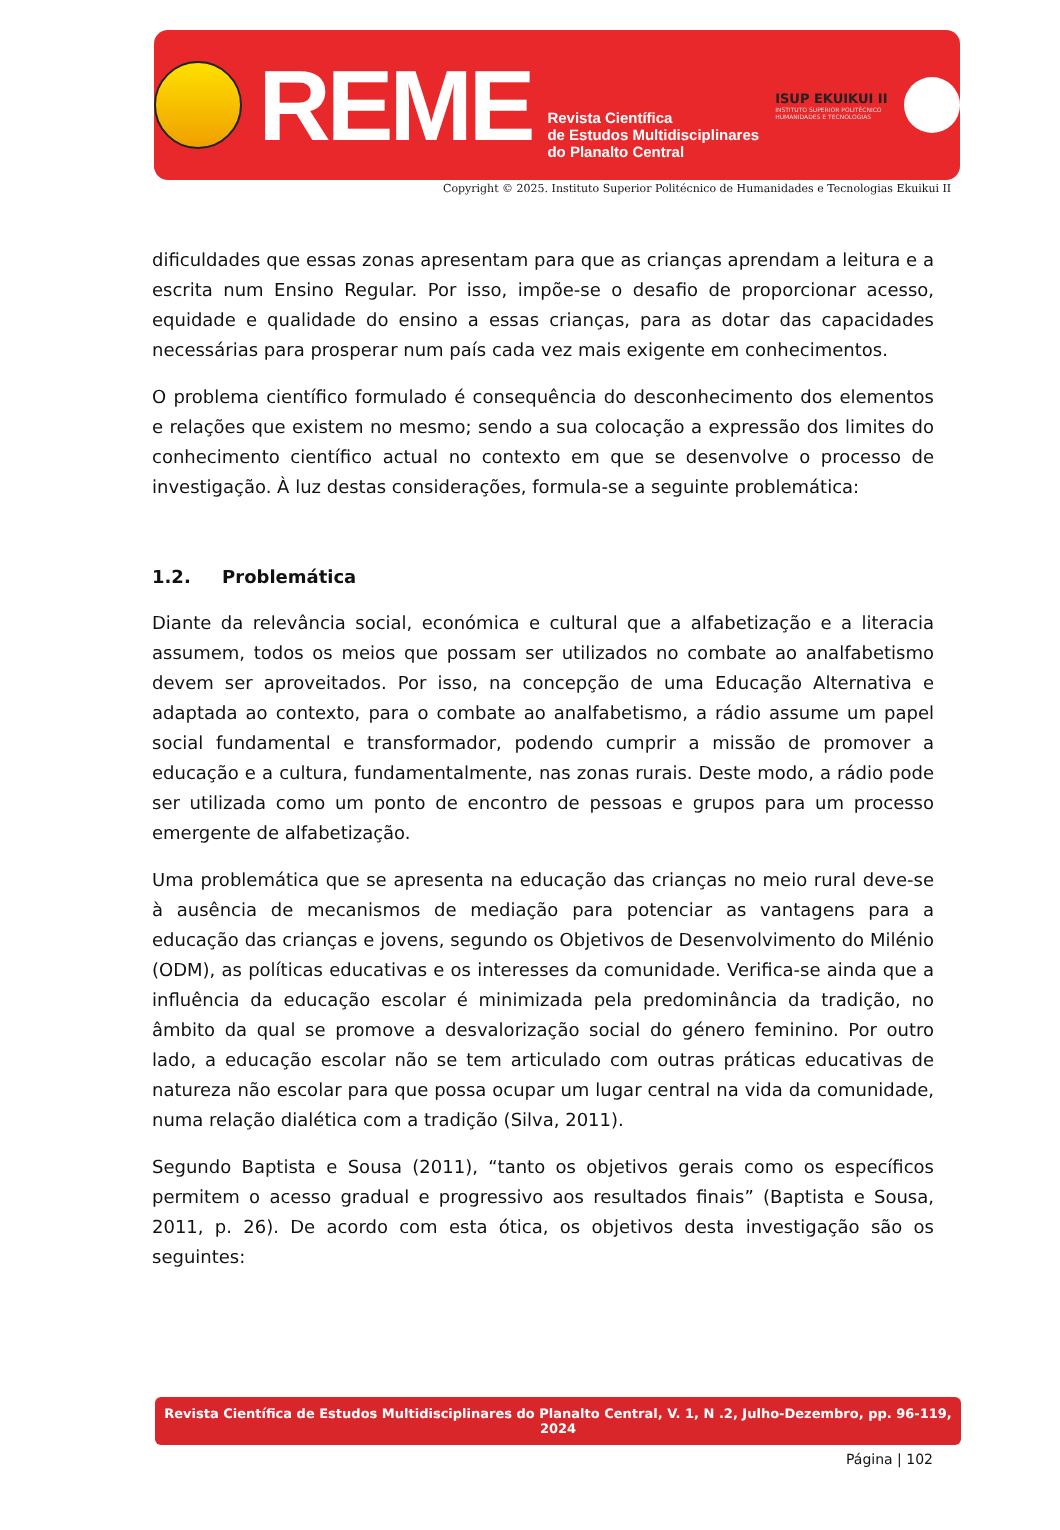REME
Revista Científica
de Estudos Multidisciplinares
do Planalto Central
ISUP EKUIKUI II
INSTITUTO SUPERIOR POLITÉCNICO
HUMANIDADES E TECNOLOGIAS
Copyright © 2025. Instituto Superior Politécnico de Humanidades e Tecnologias Ekuikui II
dificuldades que essas zonas apresentam para que as crianças aprendam a leitura e a escrita num Ensino Regular. Por isso, impõe-se o desafio de proporcionar acesso, equidade e qualidade do ensino a essas crianças, para as dotar das capacidades necessárias para prosperar num país cada vez mais exigente em conhecimentos.
O problema científico formulado é consequência do desconhecimento dos elementos e relações que existem no mesmo; sendo a sua colocação a expressão dos limites do conhecimento científico actual no contexto em que se desenvolve o processo de investigação. À luz destas considerações, formula-se a seguinte problemática:
1.2. Problemática
Diante da relevância social, económica e cultural que a alfabetização e a literacia assumem, todos os meios que possam ser utilizados no combate ao analfabetismo devem ser aproveitados. Por isso, na concepção de uma Educação Alternativa e adaptada ao contexto, para o combate ao analfabetismo, a rádio assume um papel social fundamental e transformador, podendo cumprir a missão de promover a educação e a cultura, fundamentalmente, nas zonas rurais. Deste modo, a rádio pode ser utilizada como um ponto de encontro de pessoas e grupos para um processo emergente de alfabetização.
Uma problemática que se apresenta na educação das crianças no meio rural deve-se à ausência de mecanismos de mediação para potenciar as vantagens para a educação das crianças e jovens, segundo os Objetivos de Desenvolvimento do Milénio (ODM), as políticas educativas e os interesses da comunidade. Verifica-se ainda que a influência da educação escolar é minimizada pela predominância da tradição, no âmbito da qual se promove a desvalorização social do género feminino. Por outro lado, a educação escolar não se tem articulado com outras práticas educativas de natureza não escolar para que possa ocupar um lugar central na vida da comunidade, numa relação dialética com a tradição (Silva, 2011).
Segundo Baptista e Sousa (2011), “tanto os objetivos gerais como os específicos permitem o acesso gradual e progressivo aos resultados finais” (Baptista e Sousa, 2011, p. 26). De acordo com esta ótica, os objetivos desta investigação são os seguintes:
Revista Científica de Estudos Multidisciplinares do Planalto Central, V. 1, N .2, Julho-Dezembro, pp. 96-119, 2024
Página | 102